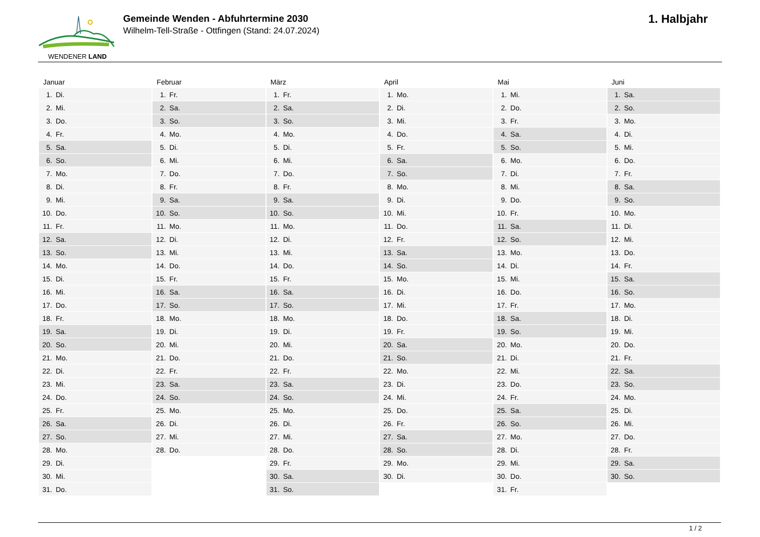WENDENER LAND
Gemeinde Wenden - Abfuhrtermine 2030
Wilhelm-Tell-Straße - Ottfingen (Stand: 24.07.2024)
1. Halbjahr
| Januar | Februar | März | April | Mai | Juni |
| --- | --- | --- | --- | --- | --- |
| 1. Di. | 1. Fr. | 1. Fr. | 1. Mo. | 1. Mi. | 1. Sa. |
| 2. Mi. | 2. Sa. | 2. Sa. | 2. Di. | 2. Do. | 2. So. |
| 3. Do. | 3. So. | 3. So. | 3. Mi. | 3. Fr. | 3. Mo. |
| 4. Fr. | 4. Mo. | 4. Mo. | 4. Do. | 4. Sa. | 4. Di. |
| 5. Sa. | 5. Di. | 5. Di. | 5. Fr. | 5. So. | 5. Mi. |
| 6. So. | 6. Mi. | 6. Mi. | 6. Sa. | 6. Mo. | 6. Do. |
| 7. Mo. | 7. Do. | 7. Do. | 7. So. | 7. Di. | 7. Fr. |
| 8. Di. | 8. Fr. | 8. Fr. | 8. Mo. | 8. Mi. | 8. Sa. |
| 9. Mi. | 9. Sa. | 9. Sa. | 9. Di. | 9. Do. | 9. So. |
| 10. Do. | 10. So. | 10. So. | 10. Mi. | 10. Fr. | 10. Mo. |
| 11. Fr. | 11. Mo. | 11. Mo. | 11. Do. | 11. Sa. | 11. Di. |
| 12. Sa. | 12. Di. | 12. Di. | 12. Fr. | 12. So. | 12. Mi. |
| 13. So. | 13. Mi. | 13. Mi. | 13. Sa. | 13. Mo. | 13. Do. |
| 14. Mo. | 14. Do. | 14. Do. | 14. So. | 14. Di. | 14. Fr. |
| 15. Di. | 15. Fr. | 15. Fr. | 15. Mo. | 15. Mi. | 15. Sa. |
| 16. Mi. | 16. Sa. | 16. Sa. | 16. Di. | 16. Do. | 16. So. |
| 17. Do. | 17. So. | 17. So. | 17. Mi. | 17. Fr. | 17. Mo. |
| 18. Fr. | 18. Mo. | 18. Mo. | 18. Do. | 18. Sa. | 18. Di. |
| 19. Sa. | 19. Di. | 19. Di. | 19. Fr. | 19. So. | 19. Mi. |
| 20. So. | 20. Mi. | 20. Mi. | 20. Sa. | 20. Mo. | 20. Do. |
| 21. Mo. | 21. Do. | 21. Do. | 21. So. | 21. Di. | 21. Fr. |
| 22. Di. | 22. Fr. | 22. Fr. | 22. Mo. | 22. Mi. | 22. Sa. |
| 23. Mi. | 23. Sa. | 23. Sa. | 23. Di. | 23. Do. | 23. So. |
| 24. Do. | 24. So. | 24. So. | 24. Mi. | 24. Fr. | 24. Mo. |
| 25. Fr. | 25. Mo. | 25. Mo. | 25. Do. | 25. Sa. | 25. Di. |
| 26. Sa. | 26. Di. | 26. Di. | 26. Fr. | 26. So. | 26. Mi. |
| 27. So. | 27. Mi. | 27. Mi. | 27. Sa. | 27. Mo. | 27. Do. |
| 28. Mo. | 28. Do. | 28. Do. | 28. So. | 28. Di. | 28. Fr. |
| 29. Di. | | 29. Fr. | 29. Mo. | 29. Mi. | 29. Sa. |
| 30. Mi. | | 30. Sa. | 30. Di. | 30. Do. | 30. So. |
| 31. Do. | | 31. So. | | 31. Fr. | |
1 / 2